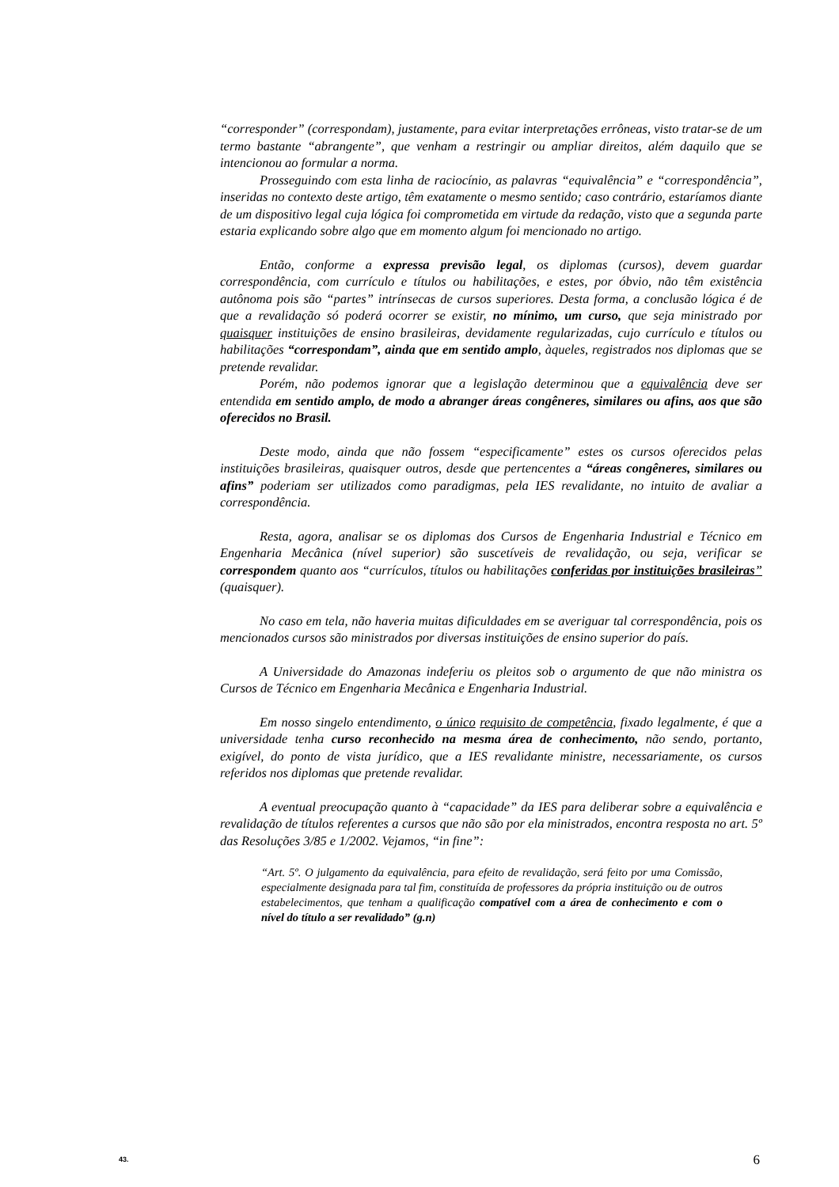“corresponder” (correspondam), justamente, para evitar interpretações errôneas, visto tratar-se de um termo bastante “abrangente”, que venham a restringir ou ampliar direitos, além daquilo que se intencionou ao formular a norma.
Prosseguindo com esta linha de raciocínio, as palavras “equivalência” e “correspondência”, inseridas no contexto deste artigo, têm exatamente o mesmo sentido; caso contrário, estaríamos diante de um dispositivo legal cuja lógica foi comprometida em virtude da redação, visto que a segunda parte estaria explicando sobre algo que em momento algum foi mencionado no artigo.
Então, conforme a expressa previsão legal, os diplomas (cursos), devem guardar correspondência, com currículo e títulos ou habilitações, e estes, por óbvio, não têm existência autônoma pois são “partes” intrínsecas de cursos superiores. Desta forma, a conclusão lógica é de que a revalidação só poderá ocorrer se existir, no mínimo, um curso, que seja ministrado por quaisquer instituições de ensino brasileiras, devidamente regularizadas, cujo currículo e títulos ou habilitações “correspondam”, ainda que em sentido amplo, àqueles, registrados nos diplomas que se pretende revalidar.
Porém, não podemos ignorar que a legislação determinou que a equivalência deve ser entendida em sentido amplo, de modo a abranger áreas congêneres, similares ou afins, aos que são oferecidos no Brasil.
Deste modo, ainda que não fossem “especificamente” estes os cursos oferecidos pelas instituições brasileiras, quaisquer outros, desde que pertencentes a “áreas congêneres, similares ou afins” poderiam ser utilizados como paradigmas, pela IES revalidante, no intuito de avaliar a correspondência.
Resta, agora, analisar se os diplomas dos Cursos de Engenharia Industrial e Técnico em Engenharia Mecânica (nível superior) são suscetíveis de revalidação, ou seja, verificar se correspondem quanto aos “currículos, títulos ou habilitações conferidas por instituições brasileiras” (quaisquer).
No caso em tela, não haveria muitas dificuldades em se averiguar tal correspondência, pois os mencionados cursos são ministrados por diversas instituições de ensino superior do país.
A Universidade do Amazonas indeferiu os pleitos sob o argumento de que não ministra os Cursos de Técnico em Engenharia Mecânica e Engenharia Industrial.
Em nosso singelo entendimento, o único requisito de competência, fixado legalmente, é que a universidade tenha curso reconhecido na mesma área de conhecimento, não sendo, portanto, exigível, do ponto de vista jurídico, que a IES revalidante ministre, necessariamente, os cursos referidos nos diplomas que pretende revalidar.
A eventual preocupação quanto à “capacidade” da IES para deliberar sobre a equivalência e revalidação de títulos referentes a cursos que não são por ela ministrados, encontra resposta no art. 5º das Resoluções 3/85 e 1/2002. Vejamos, “in fine”:
“Art. 5º. O julgamento da equivalência, para efeito de revalidação, será feito por uma Comissão, especialmente designada para tal fim, constituída de professores da própria instituição ou de outros estabelecimentos, que tenham a qualificação compatível com a área de conhecimento e com o nível do título a ser revalidado” (g.n)
43. 6